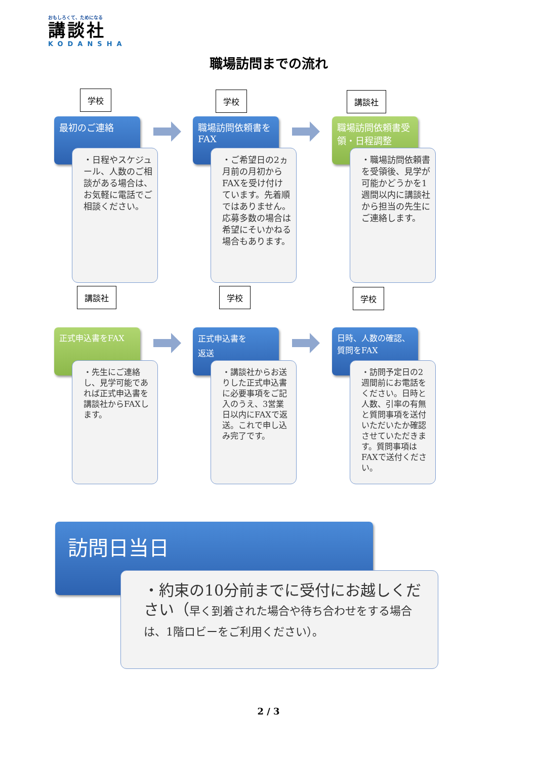おもしろくて、ためになる
講談社
KODANSHA
職場訪問までの流れ
学校
最初のご連絡
・日程やスケジュール、人数のご相談がある場合は、お気軽に電話でご相談ください。
学校
職場訪問依頼書をFAX
・ご希望日の2ヵ月前の月初からFAXを受け付けています。先着順ではありません。応募多数の場合は希望にそいかねる場合もあります。
講談社
職場訪問依頼書受領・日程調整
・職場訪問依頼書を受領後、見学が可能かどうかを1週間以内に講談社から担当の先生にご連絡します。
講談社 学校 学校
正式申込書をFAX
・先生にご連絡し、見学可能であれば正式申込書を講談社からFAXします。
正式申込書を
返送
・講談社からお送りした正式申込書に必要事項をご記入のうえ、3営業日以内にFAXで返送。これで申し込み完了です。
日時、人数の確認、質問をFAX
・訪問予定日の2週間前にお電話をください。日時と人数、引率の有無と質問事項を送付いただいたか確認させていただきます。質問事項はFAXで送付ください。
訪問日当日
・約束の10分前までに受付にお越しください（早く到着された場合や待ち合わせをする場合は、1階ロビーをご利用ください）。
2 / 3